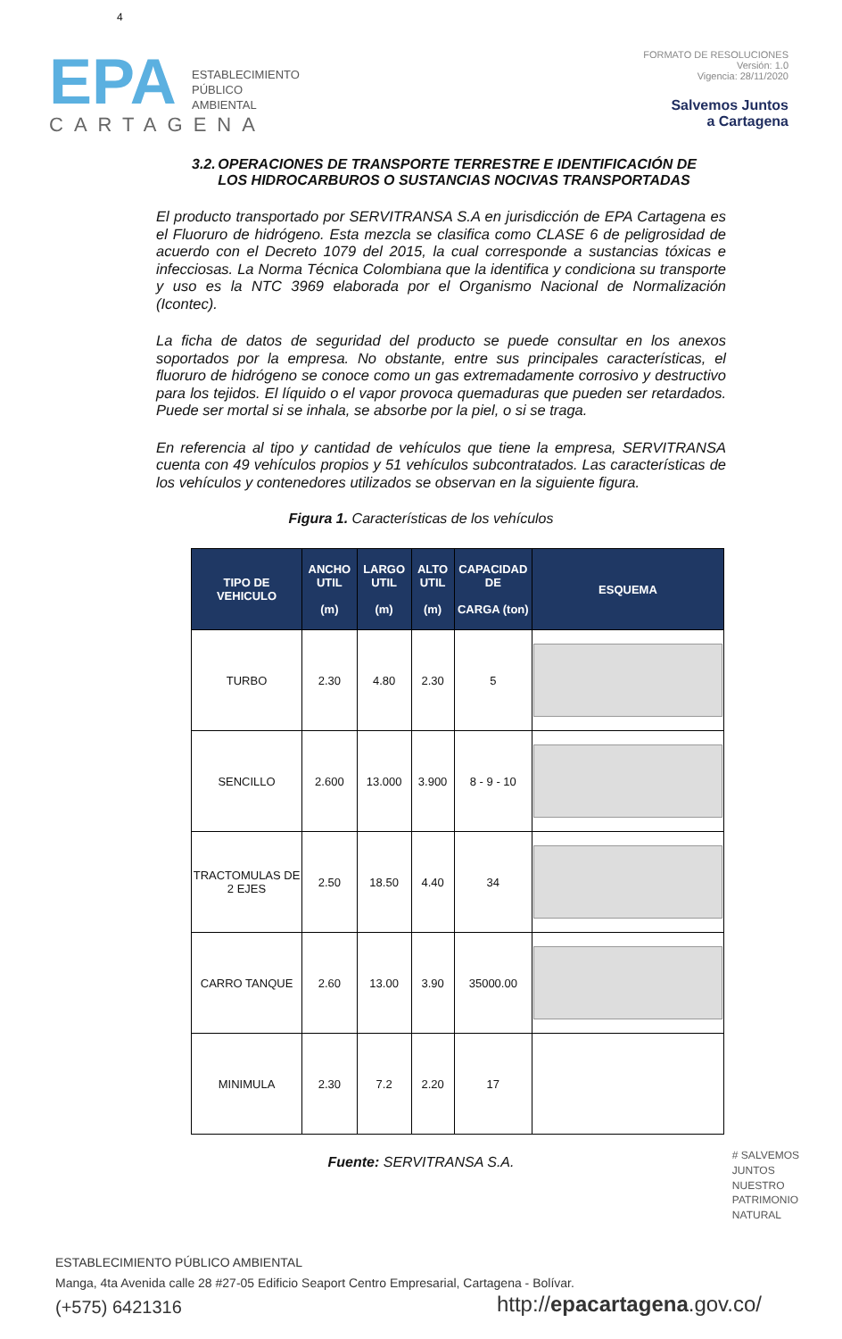4
EPA ESTABLECIMIENTO
PÚBLICO
AMBIENTAL
CARTAGENA
FORMATO DE RESOLUCIONES
Versión: 1.0
Vigencia: 28/11/2020
Salvemos Juntos
a Cartagena
3.2. OPERACIONES DE TRANSPORTE TERRESTRE E IDENTIFICACIÓN DE LOS HIDROCARBUROS O SUSTANCIAS NOCIVAS TRANSPORTADAS
El producto transportado por SERVITRANSA S.A en jurisdicción de EPA Cartagena es el Fluoruro de hidrógeno. Esta mezcla se clasifica como CLASE 6 de peligrosidad de acuerdo con el Decreto 1079 del 2015, la cual corresponde a sustancias tóxicas e infecciosas. La Norma Técnica Colombiana que la identifica y condiciona su transporte y uso es la NTC 3969 elaborada por el Organismo Nacional de Normalización (Icontec).
La ficha de datos de seguridad del producto se puede consultar en los anexos soportados por la empresa. No obstante, entre sus principales características, el fluoruro de hidrógeno se conoce como un gas extremadamente corrosivo y destructivo para los tejidos. El líquido o el vapor provoca quemaduras que pueden ser retardados. Puede ser mortal si se inhala, se absorbe por la piel, o si se traga.
En referencia al tipo y cantidad de vehículos que tiene la empresa, SERVITRANSA cuenta con 49 vehículos propios y 51 vehículos subcontratados. Las características de los vehículos y contenedores utilizados se observan en la siguiente figura.
Figura 1. Características de los vehículos
| TIPO DE VEHICULO | ANCHO UTIL (m) | LARGO UTIL (m) | ALTO UTIL (m) | CAPACIDAD DE CARGA (ton) | ESQUEMA |
| --- | --- | --- | --- | --- | --- |
| TURBO | 2.30 | 4.80 | 2.30 | 5 | |
| SENCILLO | 2.600 | 13.000 | 3.900 | 8 - 9 - 10 | |
| TRACTOMULAS DE 2 EJES | 2.50 | 18.50 | 4.40 | 34 | |
| CARRO TANQUE | 2.60 | 13.00 | 3.90 | 35000.00 | |
| MINIMULA | 2.30 | 7.2 | 2.20 | 17 | |
Fuente: SERVITRANSA S.A.
# SALVEMOS
JUNTOS
NUESTRO
PATRIMONIO
NATURAL
ESTABLECIMIENTO PÚBLICO AMBIENTAL
Manga, 4ta Avenida calle 28 #27-05 Edificio Seaport Centro Empresarial, Cartagena - Bolívar.
(+575) 6421316
http://epacartagena.gov.co/